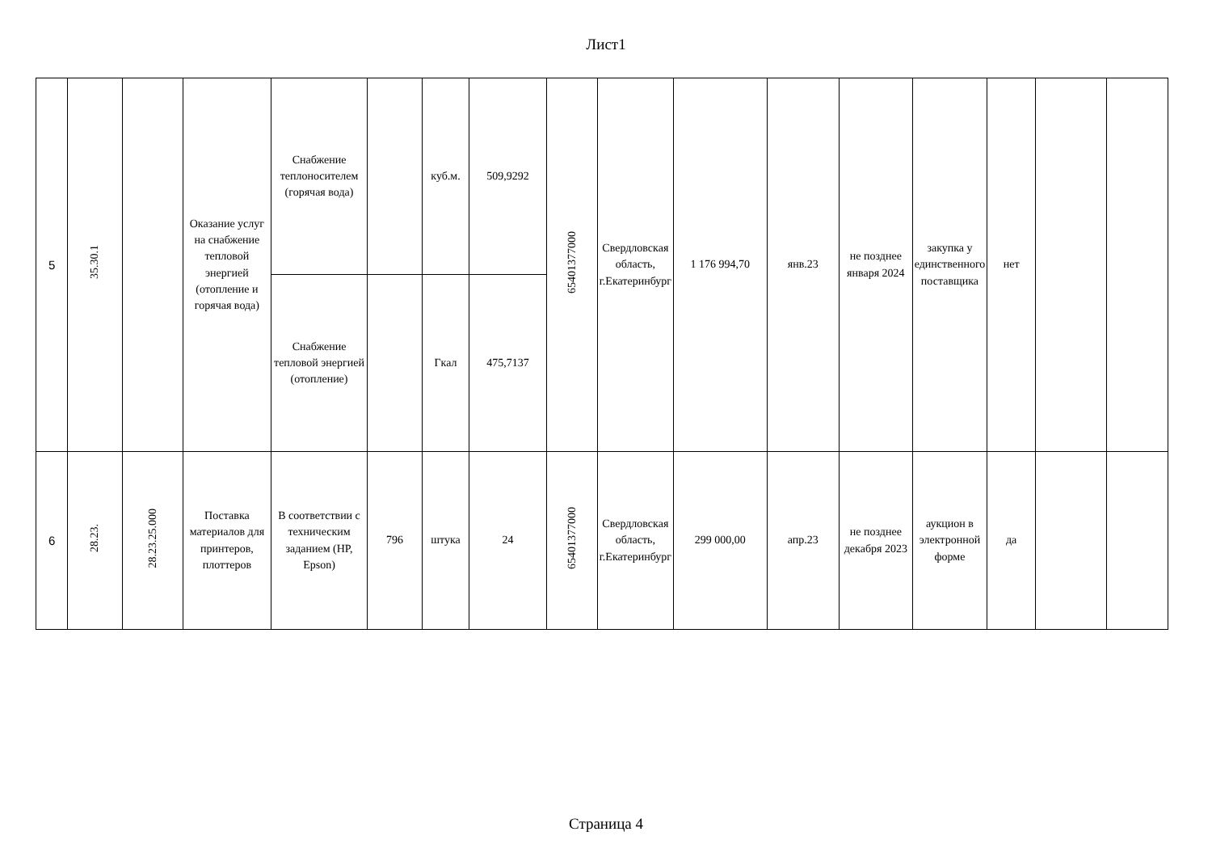Лист1
| 5 | 35.30.1 | | Оказание услуг на снабжение тепловой энергией (отопление и горячая вода) | Снабжение теплоносителем (горячая вода) | | куб.м. | 509,9292 | 65401377000 | Свердловская область, г.Екатеринбург | 1 176 994,70 | янв.23 | не позднее января 2024 | закупка у единственного поставщика | нет | | |
| | | | | Снабжение тепловой энергией (отопление) | | Гкал | 475,7137 | | | | | | | | | |
| 6 | 28.23. | 28.23.25.000 | Поставка материалов для принтеров, плоттеров | В соответствии с техническим заданием (HP, Epson) | 796 | штука | 24 | 65401377000 | Свердловская область, г.Екатеринбург | 299 000,00 | апр.23 | не позднее декабря 2023 | аукцион в электронной форме | да | | |
Страница 4